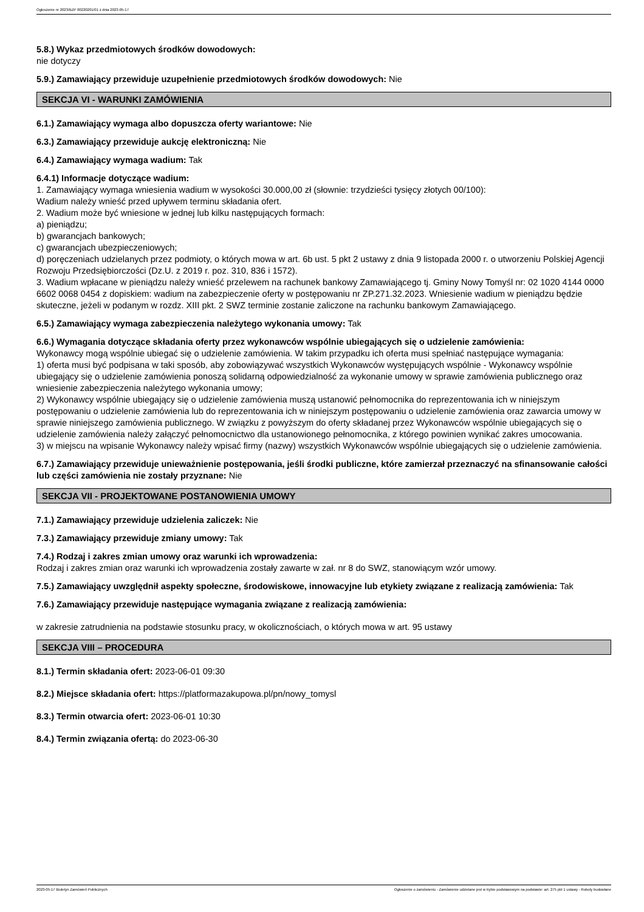Ogłoszenie nr 2023/BZP 00220201/01 z dnia 2023-05-17
5.8.) Wykaz przedmiotowych środków dowodowych:
nie dotyczy
5.9.) Zamawiający przewiduje uzupełnienie przedmiotowych środków dowodowych: Nie
SEKCJA VI - WARUNKI ZAMÓWIENIA
6.1.) Zamawiający wymaga albo dopuszcza oferty wariantowe: Nie
6.3.) Zamawiający przewiduje aukcję elektroniczną: Nie
6.4.) Zamawiający wymaga wadium: Tak
6.4.1) Informacje dotyczące wadium:
1. Zamawiający wymaga wniesienia wadium w wysokości 30.000,00 zł (słownie: trzydzieści tysięcy złotych 00/100):
Wadium należy wnieść przed upływem terminu składania ofert.
2. Wadium może być wniesione w jednej lub kilku następujących formach:
a) pieniądzu;
b) gwarancjach bankowych;
c) gwarancjach ubezpieczeniowych;
d) poręczeniach udzielanych przez podmioty, o których mowa w art. 6b ust. 5 pkt 2 ustawy z dnia 9 listopada 2000 r. o utworzeniu Polskiej Agencji Rozwoju Przedsiębiorczości (Dz.U. z 2019 r. poz. 310, 836 i 1572).
3. Wadium wpłacane w pieniądzu należy wnieść przelewem na rachunek bankowy Zamawiającego tj. Gminy Nowy Tomyśl nr: 02 1020 4144 0000 6602 0068 0454 z dopiskiem: wadium na zabezpieczenie oferty w postępowaniu nr ZP.271.32.2023. Wniesienie wadium w pieniądzu będzie skuteczne, jeżeli w podanym w rozdz. XIII pkt. 2 SWZ terminie zostanie zaliczone na rachunku bankowym Zamawiającego.
6.5.) Zamawiający wymaga zabezpieczenia należytego wykonania umowy: Tak
6.6.) Wymagania dotyczące składania oferty przez wykonawców wspólnie ubiegających się o udzielenie zamówienia:
Wykonawcy mogą wspólnie ubiegać się o udzielenie zamówienia. W takim przypadku ich oferta musi spełniać następujące wymagania:
1) oferta musi być podpisana w taki sposób, aby zobowiązywać wszystkich Wykonawców występujących wspólnie - Wykonawcy wspólnie ubiegający się o udzielenie zamówienia ponoszą solidarną odpowiedzialność za wykonanie umowy w sprawie zamówienia publicznego oraz wniesienie zabezpieczenia należytego wykonania umowy;
2) Wykonawcy wspólnie ubiegający się o udzielenie zamówienia muszą ustanowić pełnomocnika do reprezentowania ich w niniejszym postępowaniu o udzielenie zamówienia lub do reprezentowania ich w niniejszym postępowaniu o udzielenie zamówienia oraz zawarcia umowy w sprawie niniejszego zamówienia publicznego. W związku z powyższym do oferty składanej przez Wykonawców wspólnie ubiegających się o udzielenie zamówienia należy załączyć pełnomocnictwo dla ustanowionego pełnomocnika, z którego powinien wynikać zakres umocowania.
3) w miejscu na wpisanie Wykonawcy należy wpisać firmy (nazwy) wszystkich Wykonawców wspólnie ubiegających się o udzielenie zamówienia.
6.7.) Zamawiający przewiduje unieważnienie postępowania, jeśli środki publiczne, które zamierzał przeznaczyć na sfinansowanie całości lub części zamówienia nie zostały przyznane: Nie
SEKCJA VII - PROJEKTOWANE POSTANOWIENIA UMOWY
7.1.) Zamawiający przewiduje udzielenia zaliczek: Nie
7.3.) Zamawiający przewiduje zmiany umowy: Tak
7.4.) Rodzaj i zakres zmian umowy oraz warunki ich wprowadzenia:
Rodzaj i zakres zmian oraz warunki ich wprowadzenia zostały zawarte w zał. nr 8 do SWZ, stanowiącym wzór umowy.
7.5.) Zamawiający uwzględnił aspekty społeczne, środowiskowe, innowacyjne lub etykiety związane z realizacją zamówienia: Tak
7.6.) Zamawiający przewiduje następujące wymagania związane z realizacją zamówienia:
w zakresie zatrudnienia na podstawie stosunku pracy, w okolicznościach, o których mowa w art. 95 ustawy
SEKCJA VIII – PROCEDURA
8.1.) Termin składania ofert: 2023-06-01 09:30
8.2.) Miejsce składania ofert: https://platformazakupowa.pl/pn/nowy_tomysl
8.3.) Termin otwarcia ofert: 2023-06-01 10:30
8.4.) Termin związania ofertą: do 2023-06-30
2023-05-17 Biuletyn Zamówień Publicznych Ogłoszenie o zamówieniu - Zamówienie udzielane jest w trybie podstawowym na podstawie: art. 275 pkt 1 ustawy - Roboty budowlane